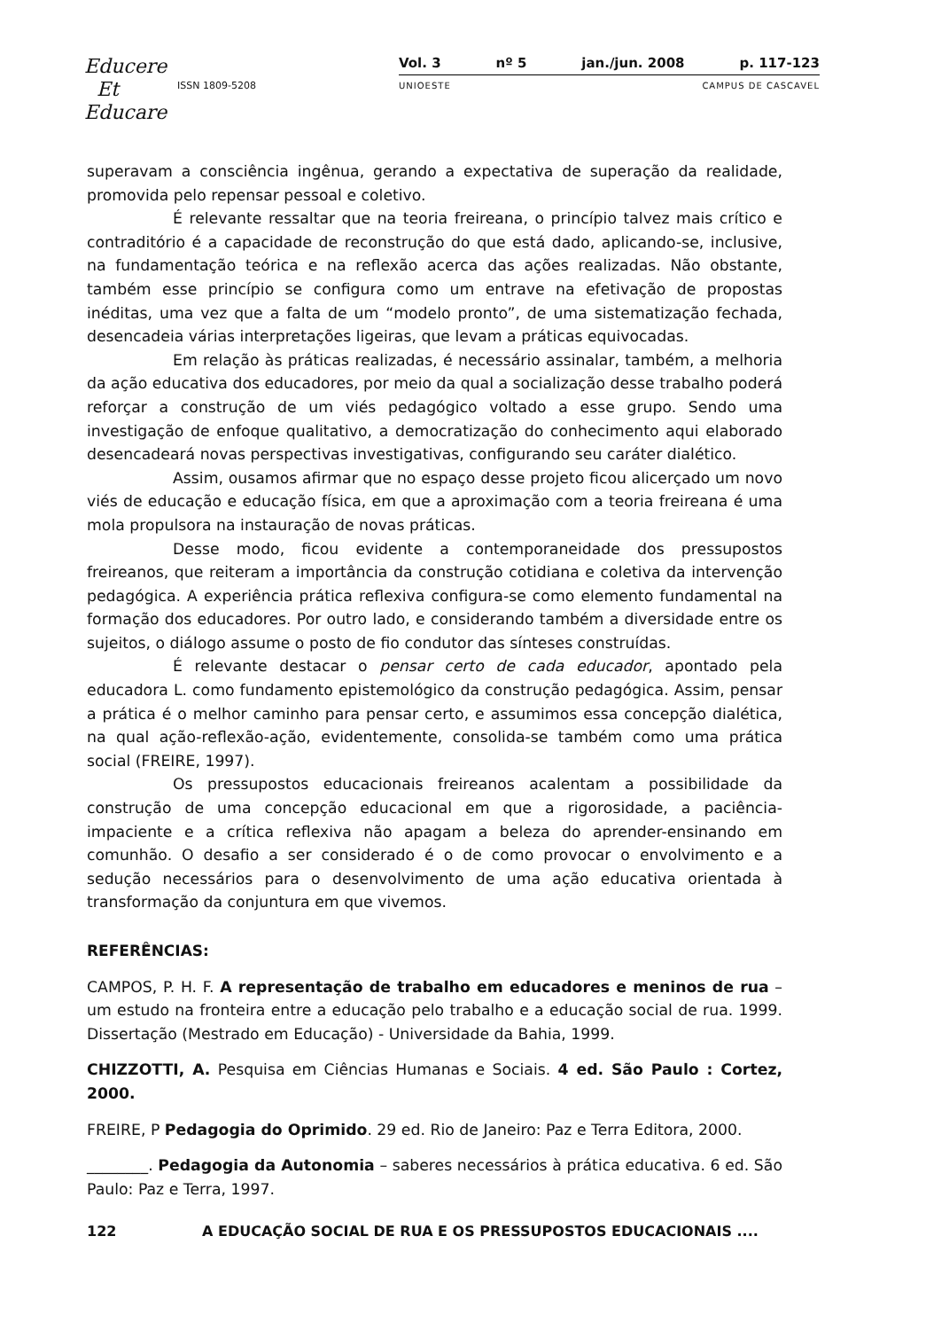Educere
Et
Educare
ISSN 1809-5208
Vol. 3 nº 5 jan./jun. 2008 p. 117-123
UNIOESTE CAMPUS DE CASCAVEL
superavam a consciência ingênua, gerando a expectativa de superação da realidade, promovida pelo repensar pessoal e coletivo.
É relevante ressaltar que na teoria freireana, o princípio talvez mais crítico e contraditório é a capacidade de reconstrução do que está dado, aplicando-se, inclusive, na fundamentação teórica e na reflexão acerca das ações realizadas. Não obstante, também esse princípio se configura como um entrave na efetivação de propostas inéditas, uma vez que a falta de um “modelo pronto”, de uma sistematização fechada, desencadeia várias interpretações ligeiras, que levam a práticas equivocadas.
Em relação às práticas realizadas, é necessário assinalar, também, a melhoria da ação educativa dos educadores, por meio da qual a socialização desse trabalho poderá reforçar a construção de um viés pedagógico voltado a esse grupo. Sendo uma investigação de enfoque qualitativo, a democratização do conhecimento aqui elaborado desencadeará novas perspectivas investigativas, configurando seu caráter dialético.
Assim, ousamos afirmar que no espaço desse projeto ficou alicerçado um novo viés de educação e educação física, em que a aproximação com a teoria freireana é uma mola propulsora na instauração de novas práticas.
Desse modo, ficou evidente a contemporaneidade dos pressupostos freireanos, que reiteram a importância da construção cotidiana e coletiva da intervenção pedagógica. A experiência prática reflexiva configura-se como elemento fundamental na formação dos educadores. Por outro lado, e considerando também a diversidade entre os sujeitos, o diálogo assume o posto de fio condutor das sínteses construídas.
É relevante destacar o pensar certo de cada educador, apontado pela educadora L. como fundamento epistemológico da construção pedagógica. Assim, pensar a prática é o melhor caminho para pensar certo, e assumimos essa concepção dialética, na qual ação-reflexão-ação, evidentemente, consolida-se também como uma prática social (FREIRE, 1997).
Os pressupostos educacionais freireanos acalentam a possibilidade da construção de uma concepção educacional em que a rigorosidade, a paciência-impaciente e a crítica reflexiva não apagam a beleza do aprender-ensinando em comunhão. O desafio a ser considerado é o de como provocar o envolvimento e a sedução necessários para o desenvolvimento de uma ação educativa orientada à transformação da conjuntura em que vivemos.
REFERÊNCIAS:
CAMPOS, P. H. F. A representação de trabalho em educadores e meninos de rua – um estudo na fronteira entre a educação pelo trabalho e a educação social de rua. 1999. Dissertação (Mestrado em Educação) - Universidade da Bahia, 1999.
CHIZZOTTI, A. Pesquisa em Ciências Humanas e Sociais. 4 ed. São Paulo : Cortez, 2000.
FREIRE, P Pedagogia do Oprimido. 29 ed. Rio de Janeiro: Paz e Terra Editora, 2000.
________. Pedagogia da Autonomia – saberes necessários à prática educativa. 6 ed. São Paulo: Paz e Terra, 1997.
122 A EDUCAÇÃO SOCIAL DE RUA E OS PRESSUPOSTOS EDUCACIONAIS ....